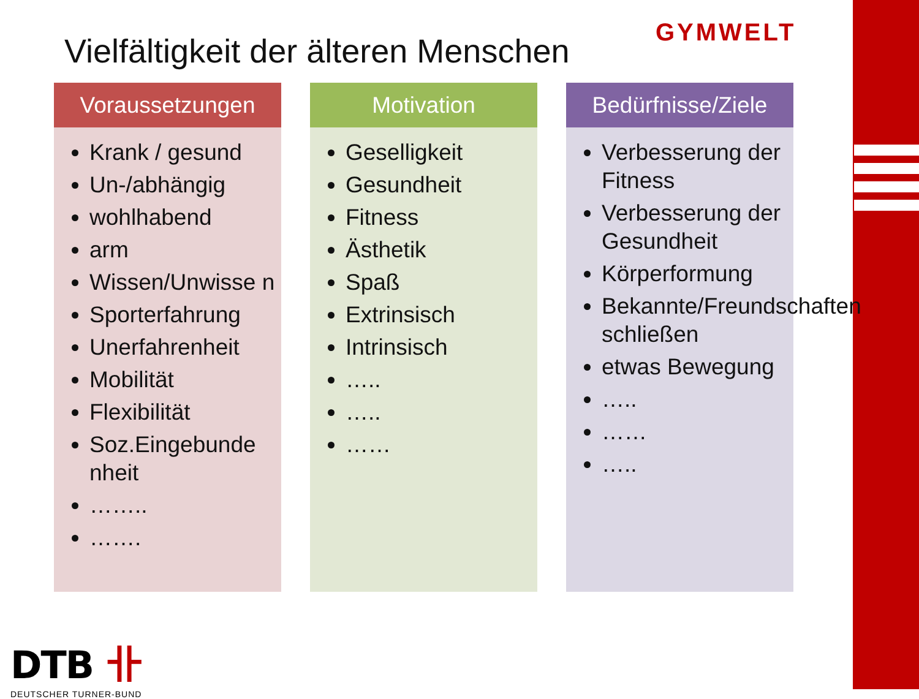Vielfältigkeit der älteren Menschen
GYMWELT
Voraussetzungen
Krank / gesund
Un-/abhängig
wohlhabend
arm
Wissen/Unwisse n
Sporterfahrung
Unerfahrenheit
Mobilität
Flexibilität
Soz.Eingebunde nheit
……..
…….
Motivation
Geselligkeit
Gesundheit
Fitness
Ästhetik
Spaß
Extrinsisch
Intrinsisch
…..
…..
……
Bedürfnisse/Ziele
Verbesserung der Fitness
Verbesserung der Gesundheit
Körperformung
Bekannte/Freundschaften schließen
etwas Bewegung
…..
……
…..
DTB 卝
DEUTSCHER TURNER-BUND